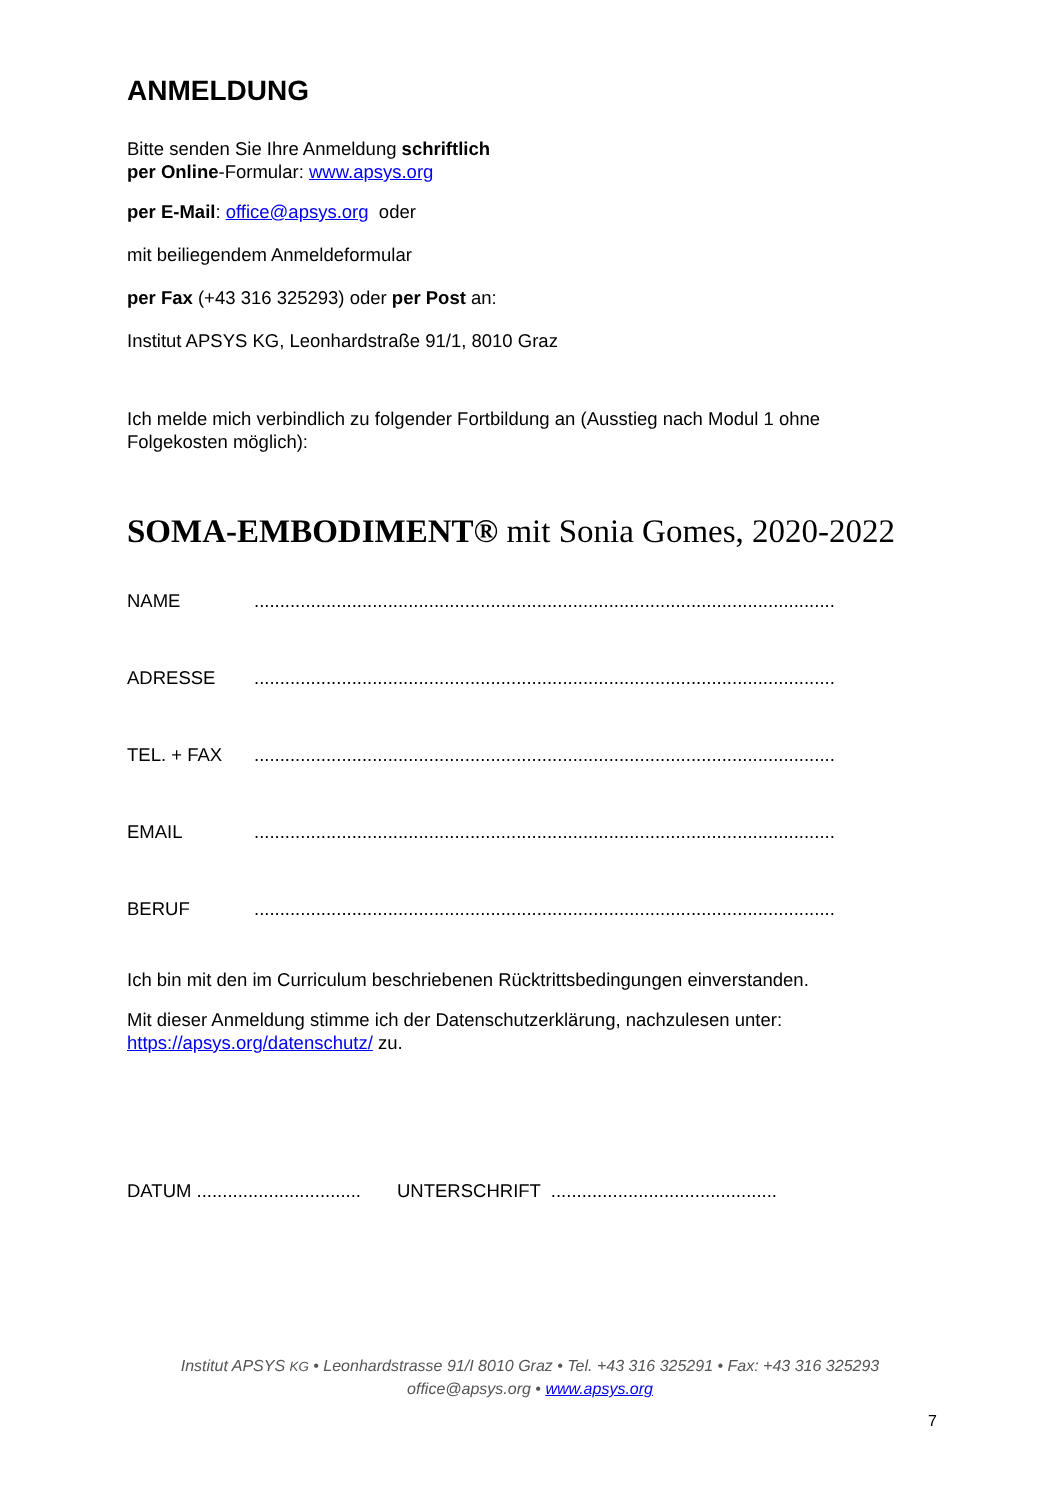ANMELDUNG
Bitte senden Sie Ihre Anmeldung schriftlich
per Online-Formular: www.apsys.org
per E-Mail: office@apsys.org oder
mit beiliegendem Anmeldeformular
per Fax (+43 316 325293) oder per Post an:
Institut APSYS KG, Leonhardstraße 91/1, 8010 Graz
Ich melde mich verbindlich zu folgender Fortbildung an (Ausstieg nach Modul 1 ohne Folgekosten möglich):
SOMA-EMBODIMENT® mit Sonia Gomes, 2020-2022
NAME.................................................................................................................
ADRESSE.................................................................................................................
TEL. + FAX.................................................................................................................
EMAIL.................................................................................................................
BERUF.................................................................................................................
Ich bin mit den im Curriculum beschriebenen Rücktrittsbedingungen einverstanden.
Mit dieser Anmeldung stimme ich der Datenschutzerklärung, nachzulesen unter: https://apsys.org/datenschutz/ zu.
DATUM ................................ UNTERSCHRIFT ............................................
Institut APSYS KG • Leonhardstrasse 91/I 8010 Graz • Tel. +43 316 325291 • Fax: +43 316 325293
office@apsys.org • www.apsys.org
7